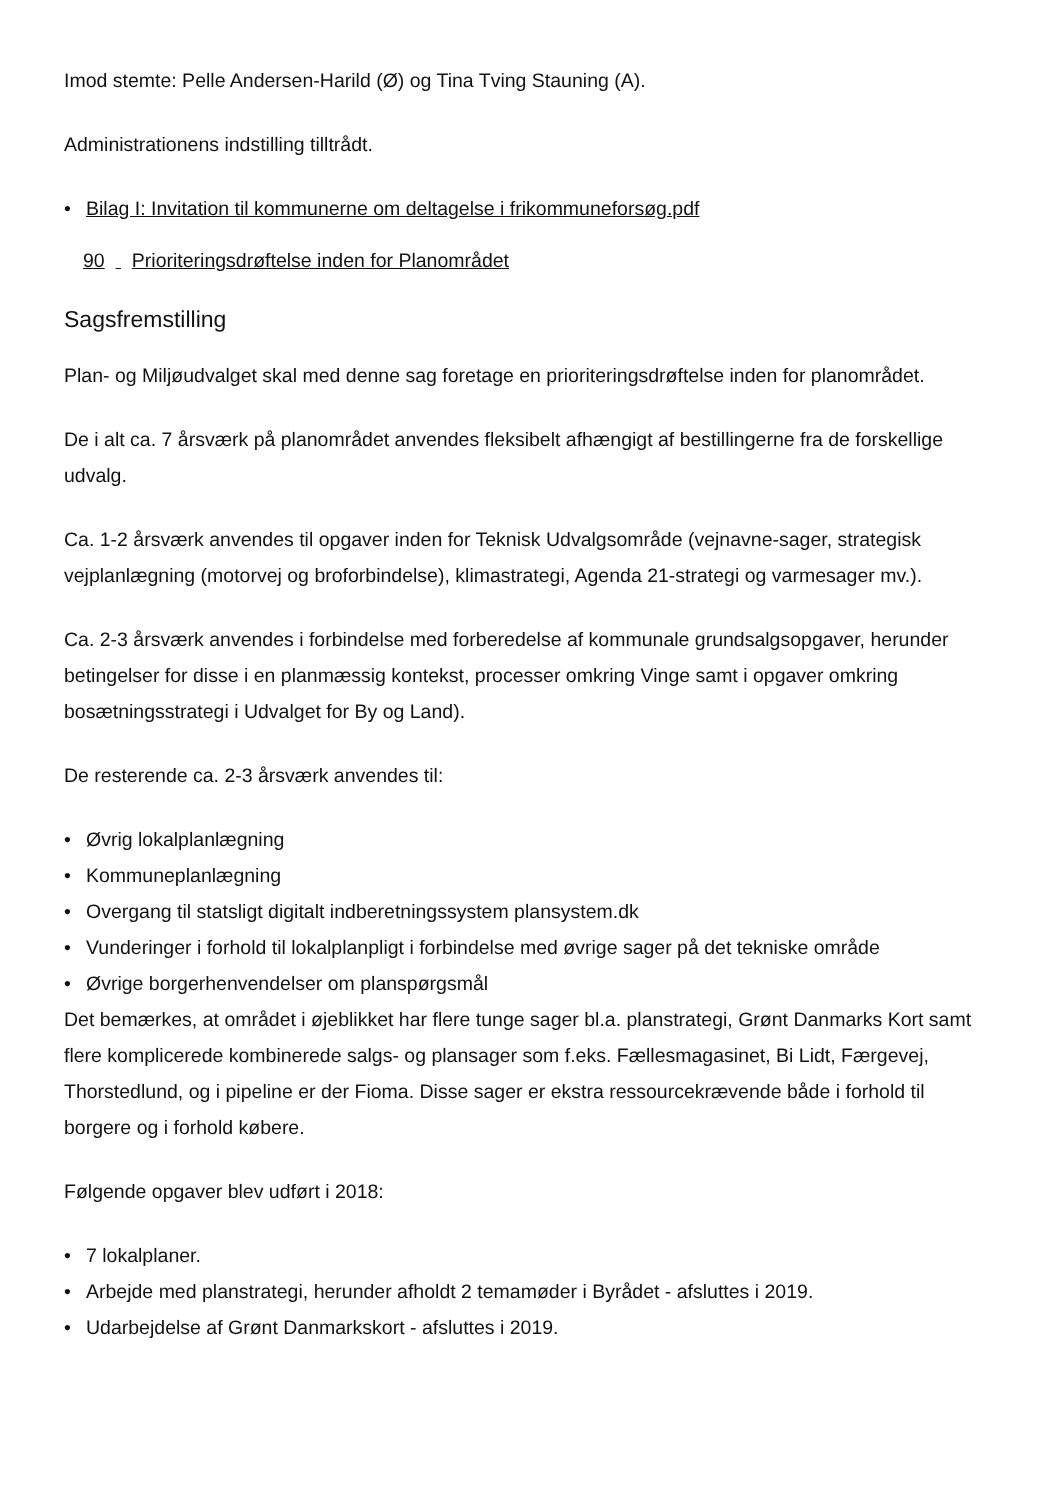Imod stemte: Pelle Andersen-Harild (Ø) og Tina Tving Stauning (A).
Administrationens indstilling tilltrådt.
• Bilag I: Invitation til kommunerne om deltagelse i frikommuneforsøg.pdf
90 Prioriteringsdrøftelse inden for Planområdet
Sagsfremstilling
Plan- og Miljøudvalget skal med denne sag foretage en prioriteringsdrøftelse inden for planområdet.
De i alt ca. 7 årsværk på planområdet anvendes fleksibelt afhængigt af bestillingerne fra de forskellige udvalg.
Ca. 1-2 årsværk anvendes til opgaver inden for Teknisk Udvalgsområde (vejnavne-sager, strategisk vejplanlægning (motorvej og broforbindelse), klimastrategi, Agenda 21-strategi og varmesager mv.).
Ca. 2-3 årsværk anvendes i forbindelse med forberedelse af kommunale grundsalgsopgaver, herunder betingelser for disse i en planmæssig kontekst, processer omkring Vinge samt i opgaver omkring bosætningsstrategi i Udvalget for By og Land).
De resterende ca. 2-3 årsværk anvendes til:
• Øvrig lokalplanlægning
• Kommuneplanlægning
• Overgang til statsligt digitalt indberetningssystem plansystem.dk
• Vunderinger i forhold til lokalplanpligt i forbindelse med øvrige sager på det tekniske område
• Øvrige borgerhenvendelser om planspørgsmål
Det bemærkes, at området i øjeblikket har flere tunge sager bl.a. planstrategi, Grønt Danmarks Kort samt flere komplicerede kombinerede salgs- og plansager som f.eks. Fællesmagasinet, Bi Lidt, Færgevej, Thorstedlund, og i pipeline er der Fioma. Disse sager er ekstra ressourcekrævende både i forhold til borgere og i forhold købere.
Følgende opgaver blev udført i 2018:
• 7 lokalplaner.
• Arbejde med planstrategi, herunder afholdt 2 temamøder i Byrådet - afsluttes i 2019.
• Udarbejdelse af Grønt Danmarkskort - afsluttes i 2019.